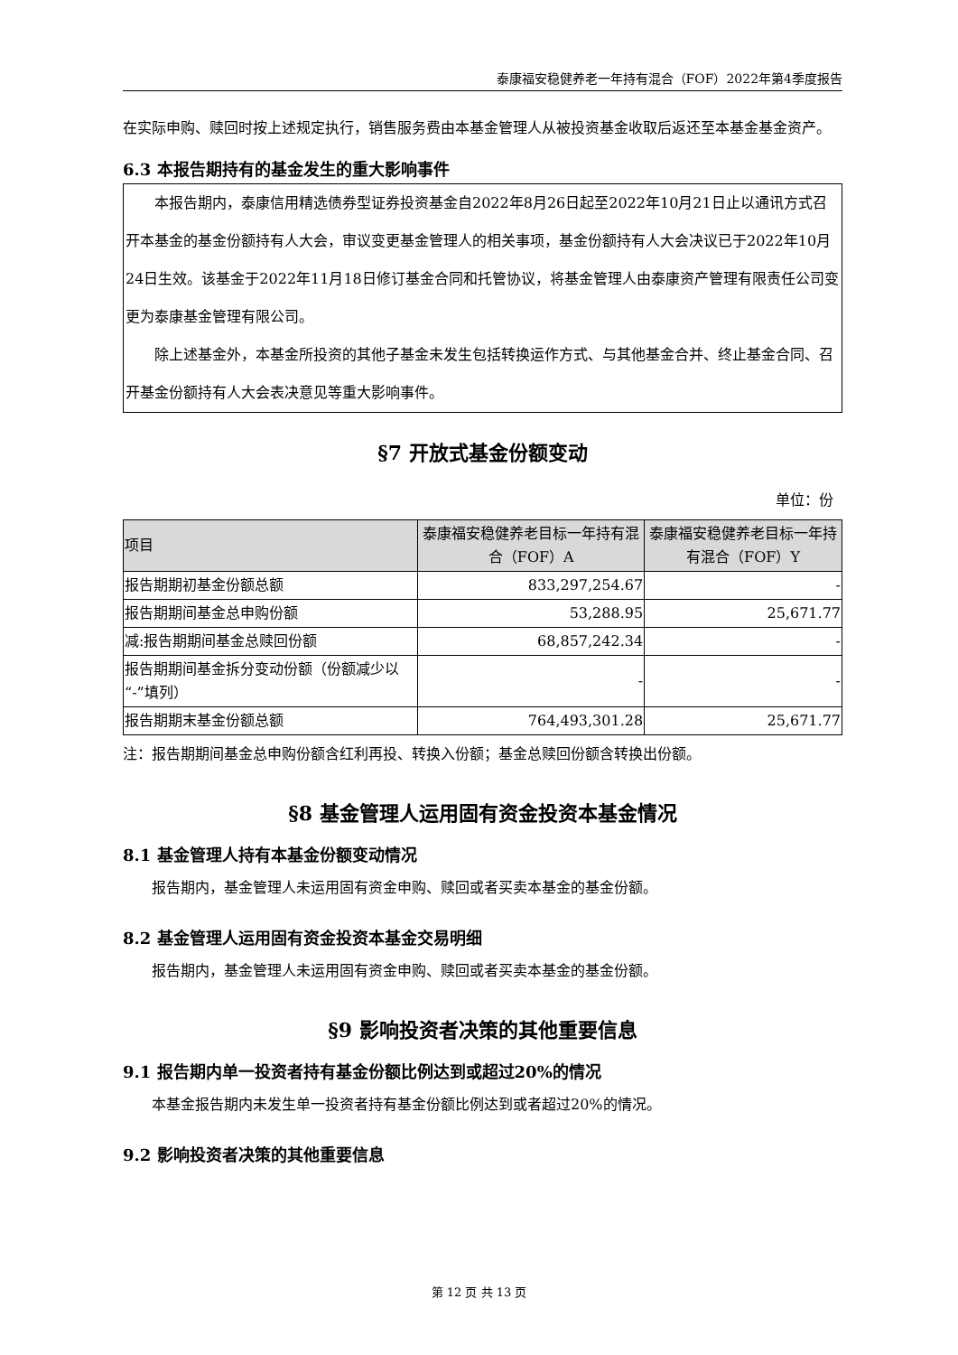泰康福安稳健养老一年持有混合（FOF）2022年第4季度报告
在实际申购、赎回时按上述规定执行，销售服务费由本基金管理人从被投资基金收取后返还至本基金基金资产。
6.3 本报告期持有的基金发生的重大影响事件
本报告期内，泰康信用精选债券型证券投资基金自2022年8月26日起至2022年10月21日止以通讯方式召开本基金的基金份额持有人大会，审议变更基金管理人的相关事项，基金份额持有人大会决议已于2022年10月24日生效。该基金于2022年11月18日修订基金合同和托管协议，将基金管理人由泰康资产管理有限责任公司变更为泰康基金管理有限公司。
除上述基金外，本基金所投资的其他子基金未发生包括转换运作方式、与其他基金合并、终止基金合同、召开基金份额持有人大会表决意见等重大影响事件。
§7 开放式基金份额变动
单位：份
| 项目 | 泰康福安稳健养老目标一年持有混合（FOF）A | 泰康福安稳健养老目标一年持有混合（FOF）Y |
| --- | --- | --- |
| 报告期期初基金份额总额 | 833,297,254.67 | - |
| 报告期期间基金总申购份额 | 53,288.95 | 25,671.77 |
| 减:报告期期间基金总赎回份额 | 68,857,242.34 | - |
| 报告期期间基金拆分变动份额（份额减少以“-”填列） | - | - |
| 报告期期末基金份额总额 | 764,493,301.28 | 25,671.77 |
注：报告期期间基金总申购份额含红利再投、转换入份额；基金总赎回份额含转换出份额。
§8 基金管理人运用固有资金投资本基金情况
8.1 基金管理人持有本基金份额变动情况
报告期内，基金管理人未运用固有资金申购、赎回或者买卖本基金的基金份额。
8.2 基金管理人运用固有资金投资本基金交易明细
报告期内，基金管理人未运用固有资金申购、赎回或者买卖本基金的基金份额。
§9 影响投资者决策的其他重要信息
9.1 报告期内单一投资者持有基金份额比例达到或超过20%的情况
本基金报告期内未发生单一投资者持有基金份额比例达到或者超过20%的情况。
9.2 影响投资者决策的其他重要信息
第 12 页 共 13 页